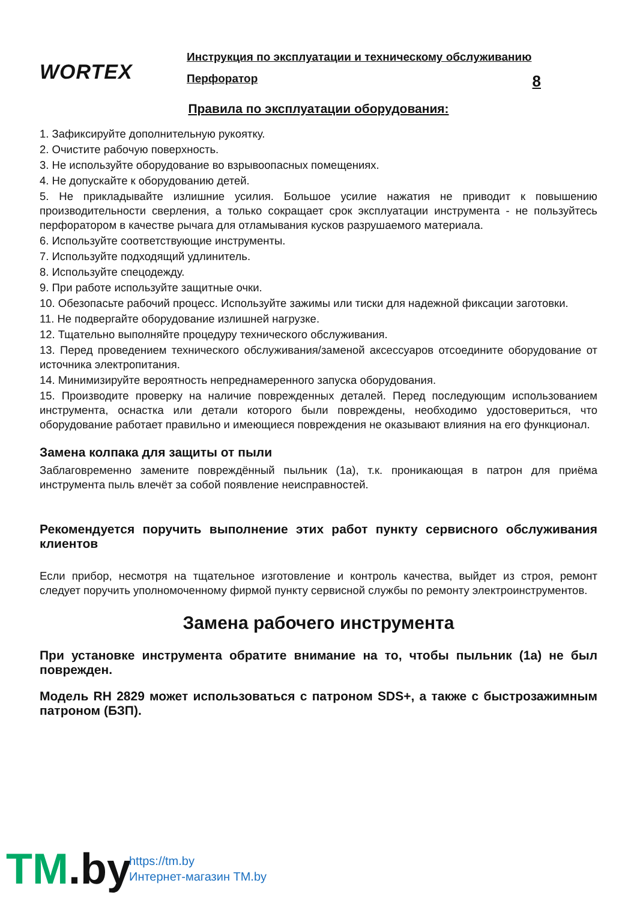WORTEX
Инструкция по эксплуатации и техническому обслуживанию
Перфоратор 8
Правила по эксплуатации оборудования:
1. Зафиксируйте дополнительную рукоятку.
2. Очистите рабочую поверхность.
3. Не используйте оборудование во взрывоопасных помещениях.
4. Не допускайте к оборудованию детей.
5. Не прикладывайте излишние усилия. Большое усилие нажатия не приводит к повышению производительности сверления, а только сокращает срок эксплуатации инструмента - не пользуйтесь перфоратором в качестве рычага для отламывания кусков разрушаемого материала.
6. Используйте соответствующие инструменты.
7. Используйте подходящий удлинитель.
8. Используйте спецодежду.
9. При работе используйте защитные очки.
10. Обезопасьте рабочий процесс. Используйте зажимы или тиски для надежной фиксации заготовки.
11. Не подвергайте оборудование излишней нагрузке.
12. Тщательно выполняйте процедуру технического обслуживания.
13. Перед проведением технического обслуживания/заменой аксессуаров отсоедините оборудование от источника электропитания.
14. Минимизируйте вероятность непреднамеренного запуска оборудования.
15. Производите проверку на наличие поврежденных деталей. Перед последующим использованием инструмента, оснастка или детали которого были повреждены, необходимо удостовериться, что оборудование работает правильно и имеющиеся повреждения не оказывают влияния на его функционал.
Замена колпака для защиты от пыли
Заблаговременно замените повреждённый пыльник (1а), т.к. проникающая в патрон для приёма инструмента пыль влечёт за собой появление неисправностей.
Рекомендуется поручить выполнение этих работ пункту сервисного обслуживания клиентов
Если прибор, несмотря на тщательное изготовление и контроль качества, выйдет из строя, ремонт следует поручить уполномоченному фирмой пункту сервисной службы по ремонту электроинструментов.
Замена рабочего инструмента
При установке инструмента обратите внимание на то, чтобы пыльник (1а) не был поврежден.
Модель RH 2829 может использоваться с патроном SDS+, а также с быстрозажимным патроном (БЗП).
TM.by
https://tm.by
Интернет-магазин TM.by